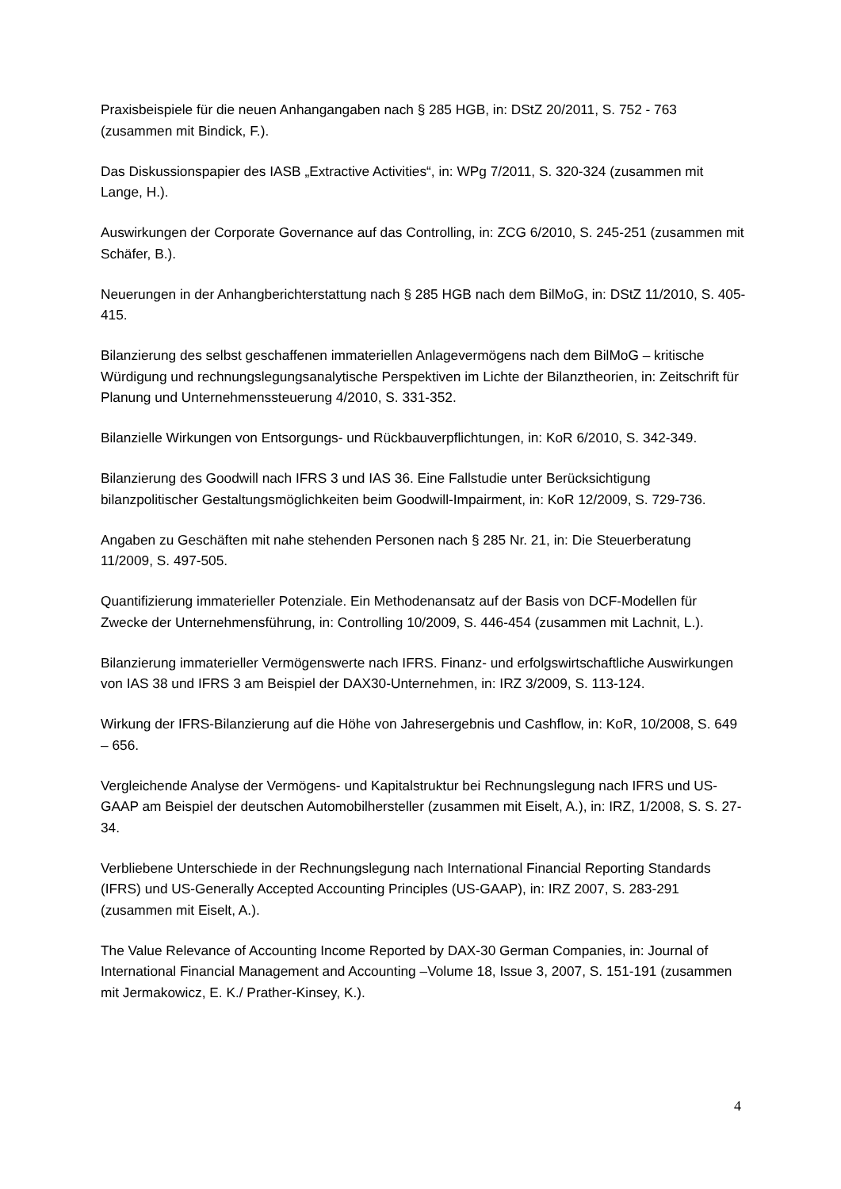Praxisbeispiele für die neuen Anhangangaben nach § 285 HGB, in: DStZ 20/2011, S. 752 - 763 (zusammen mit Bindick, F.).
Das Diskussionspapier des IASB „Extractive Activities“, in: WPg 7/2011, S. 320-324 (zusammen mit Lange, H.).
Auswirkungen der Corporate Governance auf das Controlling, in: ZCG 6/2010, S. 245-251 (zusammen mit Schäfer, B.).
Neuerungen in der Anhangberichterstattung nach § 285 HGB nach dem BilMoG, in: DStZ 11/2010, S. 405-415.
Bilanzierung des selbst geschaffenen immateriellen Anlagevermögens nach dem BilMoG – kritische Würdigung und rechnungslegungsanalytische Perspektiven im Lichte der Bilanztheorien, in: Zeitschrift für Planung und Unternehmenssteuerung 4/2010, S. 331-352.
Bilanzielle Wirkungen von Entsorgungs- und Rückbauverpflichtungen, in: KoR 6/2010, S. 342-349.
Bilanzierung des Goodwill nach IFRS 3 und IAS 36. Eine Fallstudie unter Berücksichtigung bilanzpolitischer Gestaltungsmöglichkeiten beim Goodwill-Impairment, in: KoR 12/2009, S. 729-736.
Angaben zu Geschäften mit nahe stehenden Personen nach § 285 Nr. 21, in: Die Steuerberatung 11/2009, S. 497-505.
Quantifizierung immaterieller Potenziale. Ein Methodenansatz auf der Basis von DCF-Modellen für Zwecke der Unternehmensführung, in: Controlling 10/2009, S. 446-454 (zusammen mit Lachnit, L.).
Bilanzierung immaterieller Vermögenswerte nach IFRS. Finanz- und erfolgswirtschaftliche Auswirkungen von IAS 38 und IFRS 3 am Beispiel der DAX30-Unternehmen, in: IRZ 3/2009, S. 113-124.
Wirkung der IFRS-Bilanzierung auf die Höhe von Jahresergebnis und Cashflow, in: KoR, 10/2008, S. 649 – 656.
Vergleichende Analyse der Vermögens- und Kapitalstruktur bei Rechnungslegung nach IFRS und US-GAAP am Beispiel der deutschen Automobilhersteller (zusammen mit Eiselt, A.), in: IRZ, 1/2008, S. S. 27-34.
Verbliebene Unterschiede in der Rechnungslegung nach International Financial Reporting Standards (IFRS) und US-Generally Accepted Accounting Principles (US-GAAP), in: IRZ 2007, S. 283-291 (zusammen mit Eiselt, A.).
The Value Relevance of Accounting Income Reported by DAX-30 German Companies, in: Journal of International Financial Management and Accounting –Volume 18, Issue 3, 2007, S. 151-191 (zusammen mit Jermakowicz, E. K./ Prather-Kinsey, K.).
4